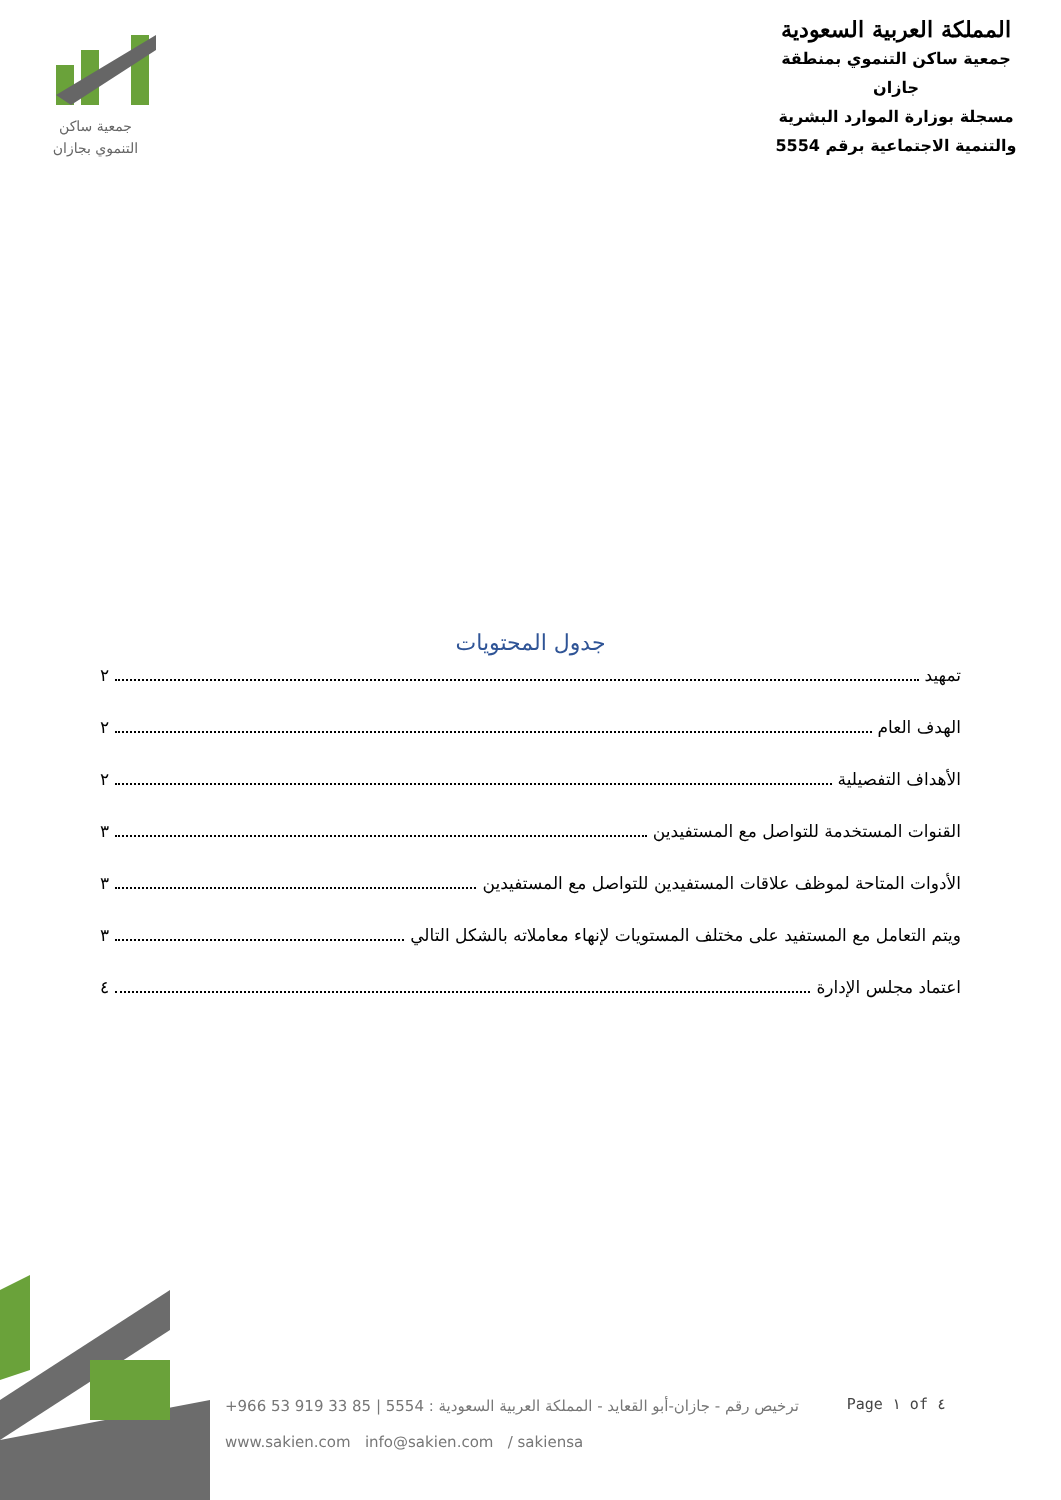جمعية ساكن
التنموي بجازان
المملكة العربية السعودية
جمعية ساكن التنموي بمنطقة جازان
مسجلة بوزارة الموارد البشرية
والتنمية الاجتماعية برقم 5554
جدول المحتويات
تمهيد ٢
الهدف العام ٢
الأهداف التفصيلية ٢
القنوات المستخدمة للتواصل مع المستفيدين ٣
الأدوات المتاحة لموظف علاقات المستفيدين للتواصل مع المستفيدين ٣
ويتم التعامل مع المستفيد على مختلف المستويات لإنهاء معاملاته بالشكل التالي ٣
اعتماد مجلس الإدارة ٤
+966 53 919 33 85 | 5554 : ترخيص رقم - جازان-أبو القعايد - المملكة العربية السعودية
www.sakien.com info@sakien.com / sakiensa
Page ١ of ٤